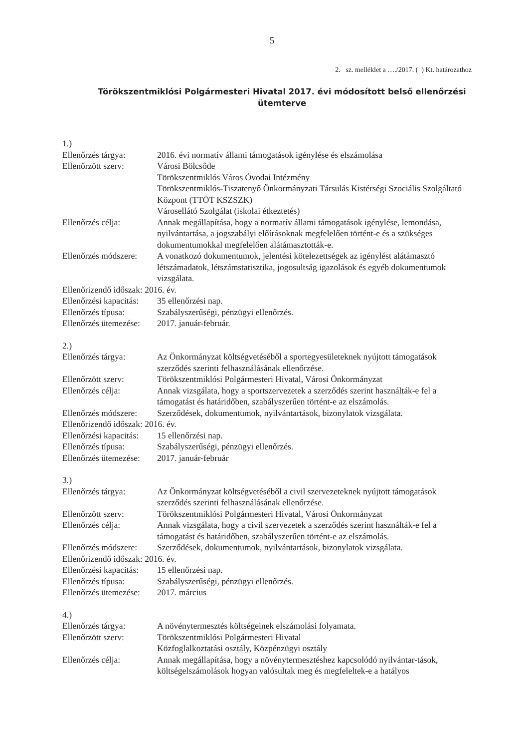5
2. sz. melléklet a …./2017. ( ) Kt. határozathoz
Törökszentmiklósi Polgármesteri Hivatal 2017. évi módosított belső ellenőrzési ütemterve
1.)
Ellenőrzés tárgya: 2016. évi normatív állami támogatások igénylése és elszámolása
Ellenőrzött szerv: Városi Bölcsőde
Törökszentmiklós Város Óvodai Intézmény
Törökszentmiklós-Tiszatenyő Önkormányzati Társulás Kistérségi Szociális Szolgáltató Központ (TTÖT KSZSZK)
Városellátó Szolgálat (iskolai étkeztetés)
Ellenőrzés célja: Annak megállapítása, hogy a normatív állami támogatások igénylése, lemondása, nyilvántartása, a jogszabályi előírásoknak megfelelően történt-e és a szükséges dokumentumokkal megfelelően alátámasztották-e.
Ellenőrzés módszere:
A vonatkozó dokumentumok, jelentési kötelezettségek az igénylést alátámasztó létszámadatok, létszámstatisztika, jogosultság igazolások és egyéb dokumentumok vizsgálata.
Ellenőrizendő időszak: 2016. év.
Ellenőrzési kapacitás:
35 ellenőrzési nap.
Ellenőrzés típusa: Szabályszerűségi, pénzügyi ellenőrzés.
Ellenőrzés ütemezése:
2017. január-február.
2.)
Ellenőrzés tárgya: Az Önkormányzat költségvetéséből a sportegyesületeknek nyújtott támogatások szerződés szerinti felhasználásának ellenőrzése.
Ellenőrzött szerv: Törökszentmiklósi Polgármesteri Hivatal, Városi Önkormányzat
Ellenőrzés célja: Annak vizsgálata, hogy a sportszervezetek a szerződés szerint használták-e fel a támogatást és határidőben, szabályszerűen történt-e az elszámolás.
Ellenőrzés módszere:
Szerződések, dokumentumok, nyilvántartások, bizonylatok vizsgálata.
Ellenőrizendő időszak: 2016. év.
Ellenőrzési kapacitás:
15 ellenőrzési nap.
Ellenőrzés típusa: Szabályszerűségi, pénzügyi ellenőrzés.
Ellenőrzés ütemezése:
2017. január-február
3.)
Ellenőrzés tárgya: Az Önkormányzat költségvetéséből a civil szervezeteknek nyújtott támogatások szerződés szerinti felhasználásának ellenőrzése.
Ellenőrzött szerv: Törökszentmiklósi Polgármesteri Hivatal, Városi Önkormányzat
Ellenőrzés célja: Annak vizsgálata, hogy a civil szervezetek a szerződés szerint használták-e fel a támogatást és határidőben, szabályszerűen történt-e az elszámolás.
Ellenőrzés módszere:
Szerződések, dokumentumok, nyilvántartások, bizonylatok vizsgálata.
Ellenőrizendő időszak: 2016. év.
Ellenőrzési kapacitás:
15 ellenőrzési nap.
Ellenőrzés típusa: Szabályszerűségi, pénzügyi ellenőrzés.
Ellenőrzés ütemezése:
2017. március
4.)
Ellenőrzés tárgya: A növénytermesztés költségeinek elszámolási folyamata.
Ellenőrzött szerv: Törökszentmiklósi Polgármesteri Hivatal
Közfoglalkoztatási osztály, Közpénzügyi osztály
Ellenőrzés célja: Annak megállapítása, hogy a növénytermesztéshez kapcsolódó nyilvántar-tások, költségelszámolások hogyan valósultak meg és megfeleltek-e a hatályos